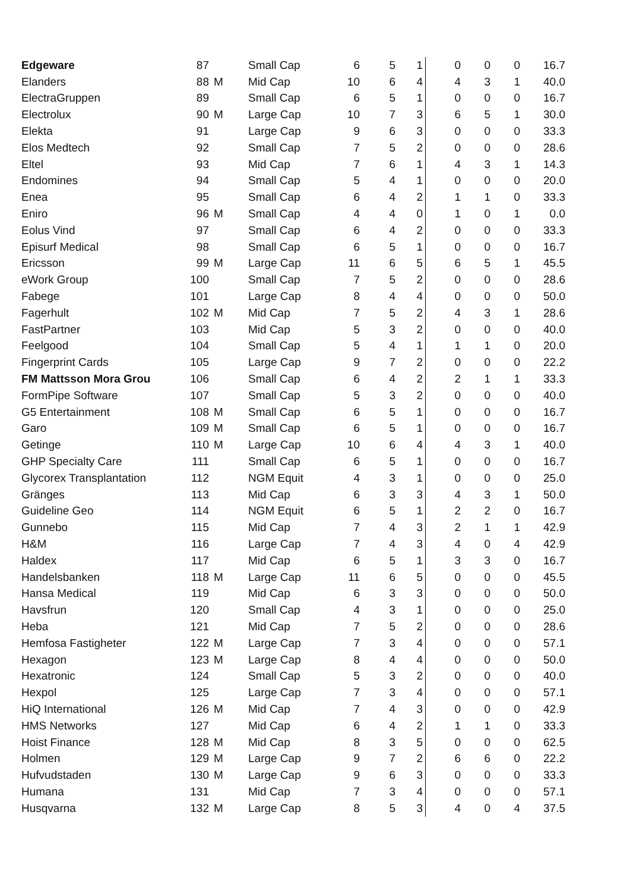| Edgeware | 87 | | Small Cap | 6 | 5 | 1 | 0 | 0 | 0 | 16.7 |
| Elanders | 88 | M | Mid Cap | 10 | 6 | 4 | 4 | 3 | 1 | 40.0 |
| ElectraGruppen | 89 | | Small Cap | 6 | 5 | 1 | 0 | 0 | 0 | 16.7 |
| Electrolux | 90 | M | Large Cap | 10 | 7 | 3 | 6 | 5 | 1 | 30.0 |
| Elekta | 91 | | Large Cap | 9 | 6 | 3 | 0 | 0 | 0 | 33.3 |
| Elos Medtech | 92 | | Small Cap | 7 | 5 | 2 | 0 | 0 | 0 | 28.6 |
| Eltel | 93 | | Mid Cap | 7 | 6 | 1 | 4 | 3 | 1 | 14.3 |
| Endomines | 94 | | Small Cap | 5 | 4 | 1 | 0 | 0 | 0 | 20.0 |
| Enea | 95 | | Small Cap | 6 | 4 | 2 | 1 | 1 | 0 | 33.3 |
| Eniro | 96 | M | Small Cap | 4 | 4 | 0 | 1 | 0 | 1 | 0.0 |
| Eolus Vind | 97 | | Small Cap | 6 | 4 | 2 | 0 | 0 | 0 | 33.3 |
| Episurf Medical | 98 | | Small Cap | 6 | 5 | 1 | 0 | 0 | 0 | 16.7 |
| Ericsson | 99 | M | Large Cap | 11 | 6 | 5 | 6 | 5 | 1 | 45.5 |
| eWork Group | 100 | | Small Cap | 7 | 5 | 2 | 0 | 0 | 0 | 28.6 |
| Fabege | 101 | | Large Cap | 8 | 4 | 4 | 0 | 0 | 0 | 50.0 |
| Fagerhult | 102 | M | Mid Cap | 7 | 5 | 2 | 4 | 3 | 1 | 28.6 |
| FastPartner | 103 | | Mid Cap | 5 | 3 | 2 | 0 | 0 | 0 | 40.0 |
| Feelgood | 104 | | Small Cap | 5 | 4 | 1 | 1 | 1 | 0 | 20.0 |
| Fingerprint Cards | 105 | | Large Cap | 9 | 7 | 2 | 0 | 0 | 0 | 22.2 |
| FM Mattsson Mora Grou | 106 | | Small Cap | 6 | 4 | 2 | 2 | 1 | 1 | 33.3 |
| FormPipe Software | 107 | | Small Cap | 5 | 3 | 2 | 0 | 0 | 0 | 40.0 |
| G5 Entertainment | 108 | M | Small Cap | 6 | 5 | 1 | 0 | 0 | 0 | 16.7 |
| Garo | 109 | M | Small Cap | 6 | 5 | 1 | 0 | 0 | 0 | 16.7 |
| Getinge | 110 | M | Large Cap | 10 | 6 | 4 | 4 | 3 | 1 | 40.0 |
| GHP Specialty Care | 111 | | Small Cap | 6 | 5 | 1 | 0 | 0 | 0 | 16.7 |
| Glycorex Transplantation | 112 | | NGM Equit | 4 | 3 | 1 | 0 | 0 | 0 | 25.0 |
| Gränges | 113 | | Mid Cap | 6 | 3 | 3 | 4 | 3 | 1 | 50.0 |
| Guideline Geo | 114 | | NGM Equit | 6 | 5 | 1 | 2 | 2 | 0 | 16.7 |
| Gunnebo | 115 | | Mid Cap | 7 | 4 | 3 | 2 | 1 | 1 | 42.9 |
| H&M | 116 | | Large Cap | 7 | 4 | 3 | 4 | 0 | 4 | 42.9 |
| Haldex | 117 | | Mid Cap | 6 | 5 | 1 | 3 | 3 | 0 | 16.7 |
| Handelsbanken | 118 | M | Large Cap | 11 | 6 | 5 | 0 | 0 | 0 | 45.5 |
| Hansa Medical | 119 | | Mid Cap | 6 | 3 | 3 | 0 | 0 | 0 | 50.0 |
| Havsfrun | 120 | | Small Cap | 4 | 3 | 1 | 0 | 0 | 0 | 25.0 |
| Heba | 121 | | Mid Cap | 7 | 5 | 2 | 0 | 0 | 0 | 28.6 |
| Hemfosa Fastigheter | 122 | M | Large Cap | 7 | 3 | 4 | 0 | 0 | 0 | 57.1 |
| Hexagon | 123 | M | Large Cap | 8 | 4 | 4 | 0 | 0 | 0 | 50.0 |
| Hexatronic | 124 | | Small Cap | 5 | 3 | 2 | 0 | 0 | 0 | 40.0 |
| Hexpol | 125 | | Large Cap | 7 | 3 | 4 | 0 | 0 | 0 | 57.1 |
| HiQ International | 126 | M | Mid Cap | 7 | 4 | 3 | 0 | 0 | 0 | 42.9 |
| HMS Networks | 127 | | Mid Cap | 6 | 4 | 2 | 1 | 1 | 0 | 33.3 |
| Hoist Finance | 128 | M | Mid Cap | 8 | 3 | 5 | 0 | 0 | 0 | 62.5 |
| Holmen | 129 | M | Large Cap | 9 | 7 | 2 | 6 | 6 | 0 | 22.2 |
| Hufvudstaden | 130 | M | Large Cap | 9 | 6 | 3 | 0 | 0 | 0 | 33.3 |
| Humana | 131 | | Mid Cap | 7 | 3 | 4 | 0 | 0 | 0 | 57.1 |
| Husqvarna | 132 | M | Large Cap | 8 | 5 | 3 | 4 | 0 | 4 | 37.5 |